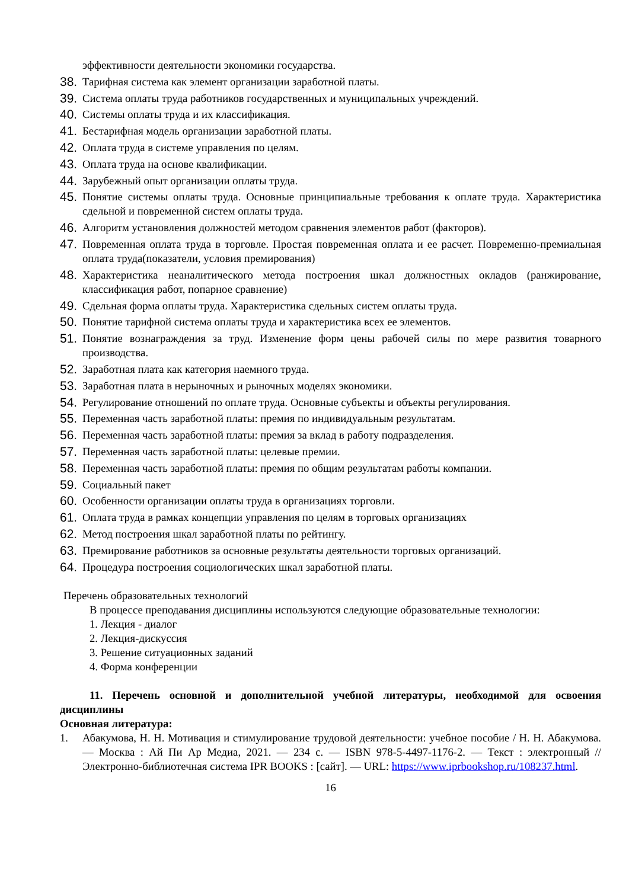эффективности деятельности экономики государства.
38. Тарифная система как элемент организации заработной платы.
39. Система оплаты труда работников государственных и муниципальных учреждений.
40. Системы оплаты труда и их классификация.
41. Бестарифная модель организации заработной платы.
42. Оплата труда в системе управления по целям.
43. Оплата труда на основе квалификации.
44. Зарубежный опыт организации оплаты труда.
45. Понятие системы оплаты труда. Основные принципиальные требования к оплате труда. Характеристика сдельной и повременной систем оплаты труда.
46. Алгоритм установления должностей методом сравнения элементов работ (факторов).
47. Повременная оплата труда в торговле. Простая повременная оплата и ее расчет. Повременно-премиальная оплата труда(показатели, условия премирования)
48. Характеристика неаналитического метода построения шкал должностных окладов (ранжирование, классификация работ, попарное сравнение)
49. Сдельная форма оплаты труда. Характеристика сдельных систем оплаты труда.
50. Понятие тарифной система оплаты труда и характеристика всех ее элементов.
51. Понятие вознаграждения за труд. Изменение форм цены рабочей силы по мере развития товарного производства.
52. Заработная плата как категория наемного труда.
53. Заработная плата в нерыночных и рыночных моделях экономики.
54. Регулирование отношений по оплате труда. Основные субъекты и объекты регулирования.
55. Переменная часть заработной платы: премия по индивидуальным результатам.
56. Переменная часть заработной платы: премия за вклад в работу подразделения.
57. Переменная часть заработной платы: целевые премии.
58. Переменная часть заработной платы: премия по общим результатам работы компании.
59. Социальный пакет
60. Особенности организации оплаты труда в организациях торговли.
61. Оплата труда в рамках концепции управления по целям в торговых организациях
62. Метод построения шкал заработной платы по рейтингу.
63. Премирование работников за основные результаты деятельности торговых организаций.
64. Процедура построения социологических шкал заработной платы.
Перечень образовательных технологий
В процессе преподавания дисциплины используются следующие образовательные технологии:
1. Лекция - диалог
2. Лекция-дискуссия
3. Решение ситуационных заданий
4. Форма конференции
11. Перечень основной и дополнительной учебной литературы, необходимой для освоения дисциплины
Основная литература:
1. Абакумова, Н. Н. Мотивация и стимулирование трудовой деятельности: учебное пособие / Н. Н. Абакумова. — Москва : Ай Пи Ар Медиа, 2021. — 234 с. — ISBN 978-5-4497-1176-2. — Текст : электронный // Электронно-библиотечная система IPR BOOKS : [сайт]. — URL: https://www.iprbookshop.ru/108237.html.
16